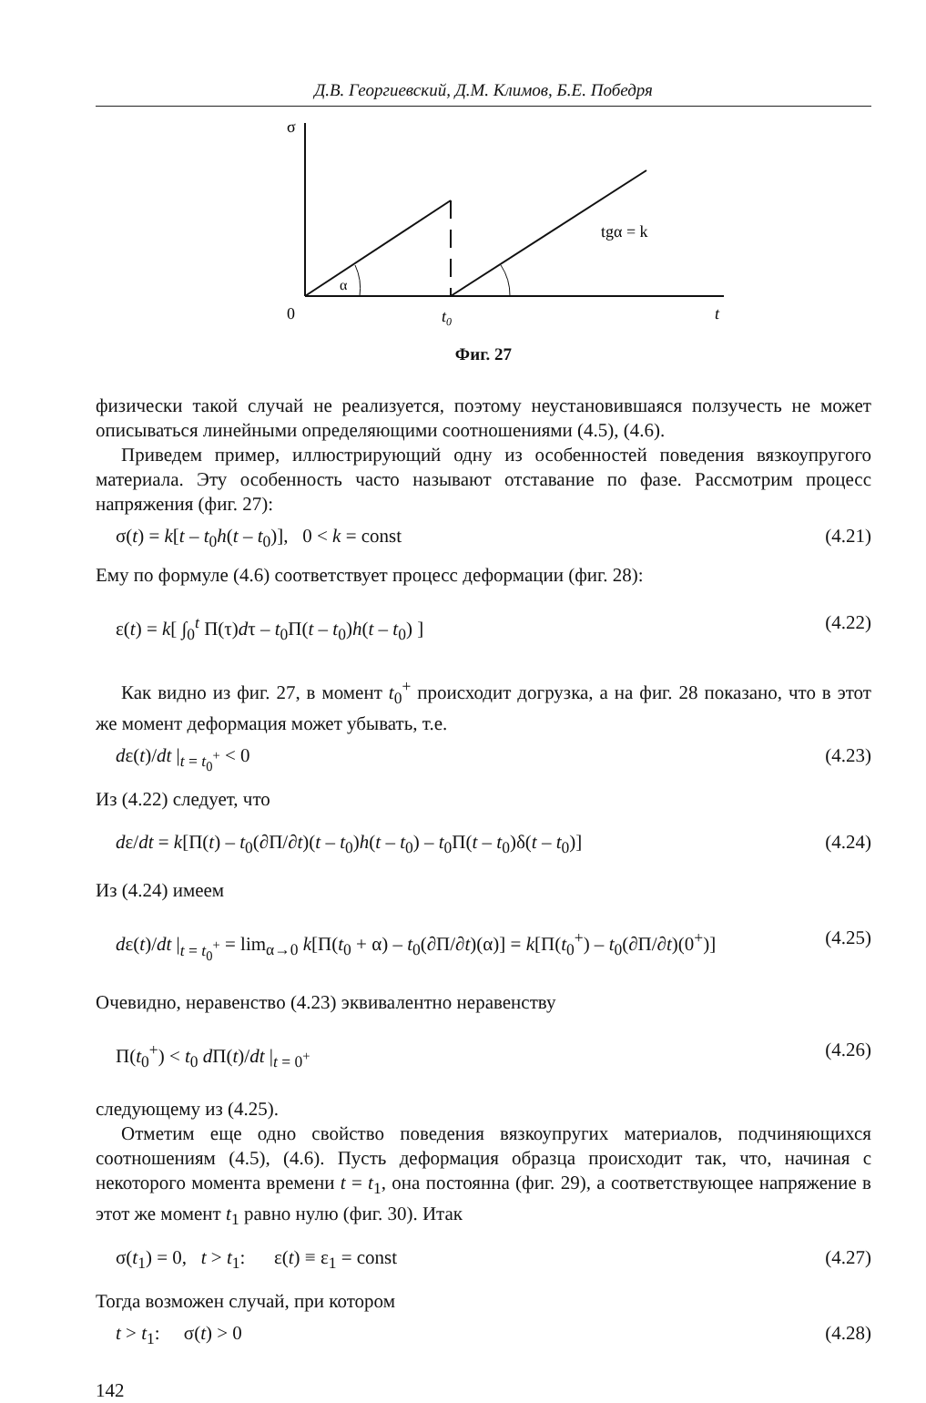Д.В. Георгиевский, Д.М. Климов, Б.Е. Победря
σ
α
tgα = k
0
t0
t
Фиг. 27
физически такой случай не реализуется, поэтому неустановившаяся ползучесть не может описываться линейными определяющими соотношениями (4.5), (4.6).
Приведем пример, иллюстрирующий одну из особенностей поведения вязкоупругого материала. Эту особенность часто называют отставание по фазе. Рассмотрим процесс напряжения (фиг. 27):
σ(t) = k[t – t<sub>0</sub>h(t – t<sub>0</sub>)], 0 < k = const (4.21)
Ему по формуле (4.6) соответствует процесс деформации (фиг. 28):
ε(t) = k[ ∫<sub>0</sub><sup>t</sup> Π(τ)dτ – t<sub>0</sub>Π(t – t<sub>0</sub>)h(t – t<sub>0</sub>) ] (4.22)
Как видно из фиг. 27, в момент t<sub>0</sub><sup>+</sup> происходит догрузка, а на фиг. 28 показано, что в этот же момент деформация может убывать, т.е.
dε(t)/dt |<sub>t = t<sub>0</sub><sup>+</sup></sub> < 0 (4.23)
Из (4.22) следует, что
dε/dt = k[Π(t) – t<sub>0</sub>(∂Π/∂t)(t – t<sub>0</sub>)h(t – t<sub>0</sub>) – t<sub>0</sub>Π(t – t<sub>0</sub>)δ(t – t<sub>0</sub>)] (4.24)
Из (4.24) имеем
dε(t)/dt |<sub>t = t<sub>0</sub><sup>+</sup></sub> = lim<sub>α→0</sub> k[Π(t<sub>0</sub> + α) – t<sub>0</sub>(∂Π/∂t)(α)] = k[Π(t<sub>0</sub><sup>+</sup>) – t<sub>0</sub>(∂Π/∂t)(0<sup>+</sup>)] (4.25)
Очевидно, неравенство (4.23) эквивалентно неравенству
Π(t<sub>0</sub><sup>+</sup>) < t<sub>0</sub> d Π(t)/dt |<sub>t = 0<sup>+</sup></sub> (4.26)
следующему из (4.25).
Отметим еще одно свойство поведения вязкоупругих материалов, подчиняющихся соотношениям (4.5), (4.6). Пусть деформация образца происходит так, что, начиная с некоторого момента времени t = t<sub>1</sub>, она постоянна (фиг. 29), а соответствующее напряжение в этот же момент t<sub>1</sub> равно нулю (фиг. 30). Итак
σ(t<sub>1</sub>) = 0, t > t<sub>1</sub>: ε(t) ≡ ε<sub>1</sub> = const (4.27)
Тогда возможен случай, при котором
t > t<sub>1</sub>: σ(t) > 0 (4.28)
142